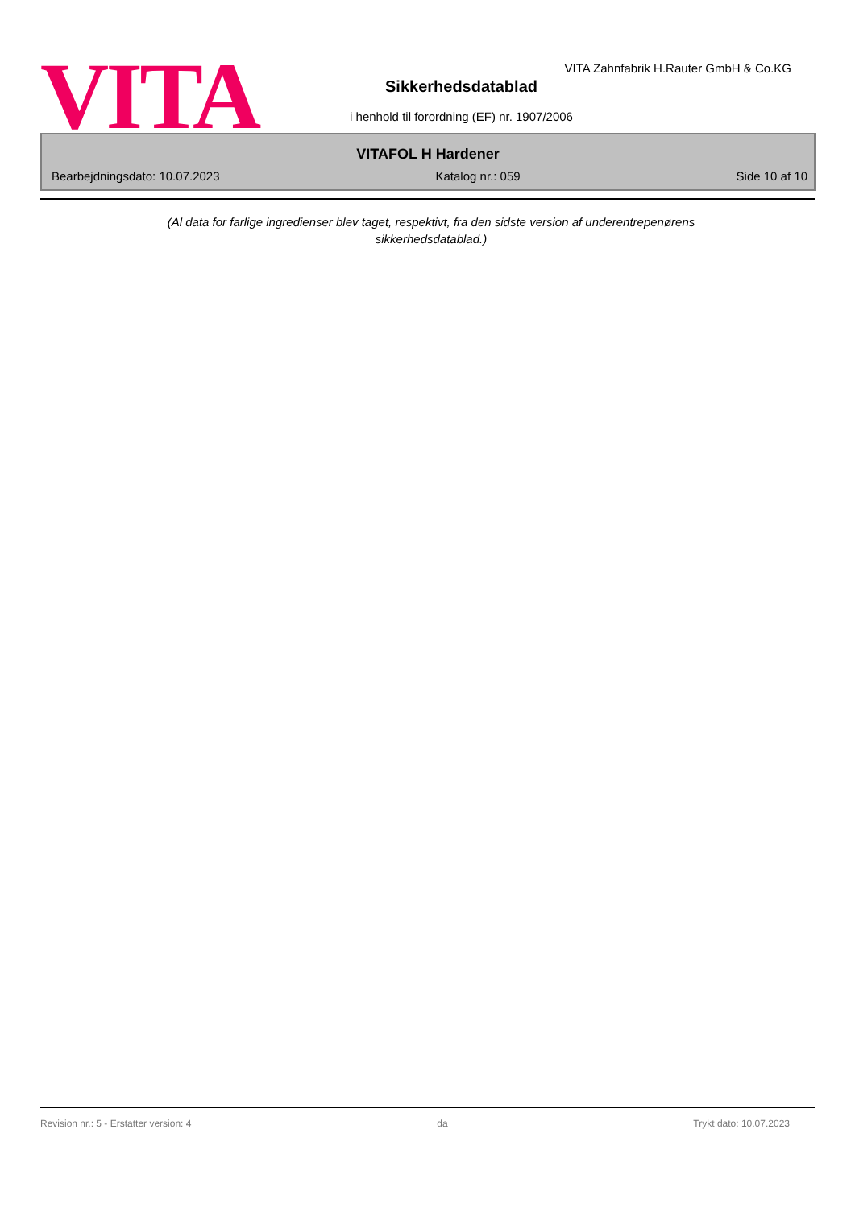VITA Sikkerhedsdatablad
VITA Zahnfabrik H.Rauter GmbH & Co.KG
i henhold til forordning (EF) nr. 1907/2006
VITAFOL H Hardener
Bearbejdningsdato: 10.07.2023 Katalog nr.: 059 Side 10 af 10
(Al data for farlige ingredienser blev taget, respektivt, fra den sidste version af underentrepenørens sikkerhedsdatablad.)
Revision nr.: 5 - Erstatter version: 4 da Trykt dato: 10.07.2023